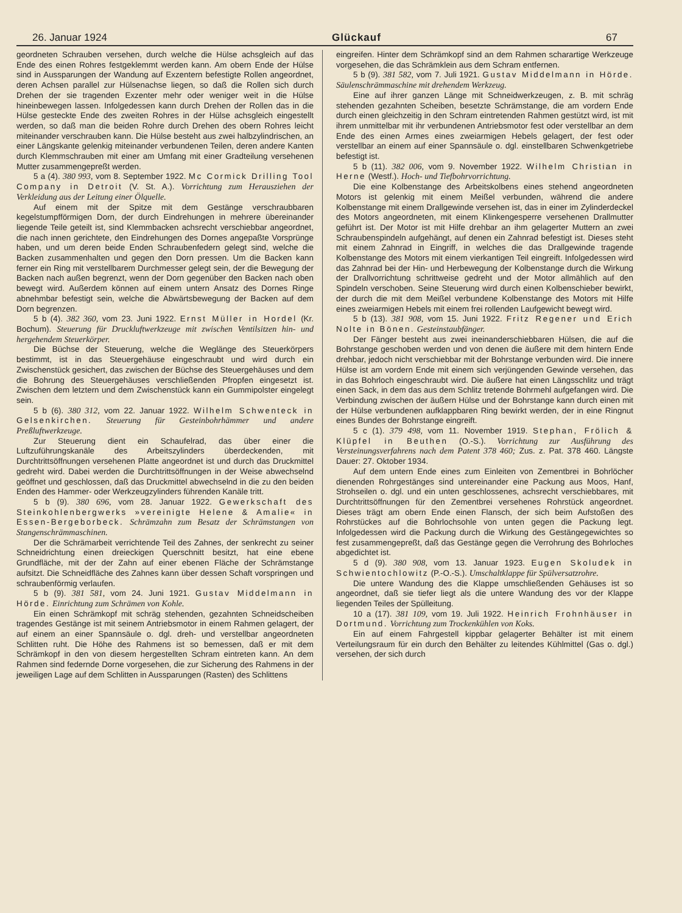26. Januar 1924 Glückauf 67
geordneten Schrauben versehen, durch welche die Hülse achsgleich auf das Ende des einen Rohres festgeklemmt werden kann. Am obern Ende der Hülse sind in Aussparungen der Wandung auf Exzentern befestigte Rollen angeordnet, deren Achsen parallel zur Hülsenachse liegen, so daß die Rollen sich durch Drehen der sie tragenden Exzenter mehr oder weniger weit in die Hülse hineinbewegen lassen. Infolgedessen kann durch Drehen der Rollen das in die Hülse gesteckte Ende des zweiten Rohres in der Hülse achsgleich eingestellt werden, so daß man die beiden Rohre durch Drehen des obern Rohres leicht miteinander verschrauben kann. Die Hülse besteht aus zwei halbzylindrischen, an einer Längskante gelenkig miteinander verbundenen Teilen, deren andere Kanten durch Klemmschrauben mit einer am Umfang mit einer Gradteilung versehenen Mutter zusammengepreßt werden.
5 a (4). 380 993, vom 8. September 1922. Mc Cormick Drilling Tool Company in Detroit (V. St. A.). Vorrichtung zum Herausziehen der Verkleidung aus der Leitung einer Ölquelle.
Auf einem mit der Spitze mit dem Gestänge verschraubbaren kegelstumpfförmigen Dorn, der durch Eindrehungen in mehrere übereinander liegende Teile geteilt ist, sind Klemmbacken achsrecht verschiebbar angeordnet, die nach innen gerichtete, den Eindrehungen des Dornes angepaßte Vorsprünge haben, und um deren beide Enden Schraubenfedern gelegt sind, welche die Backen zusammenhalten und gegen den Dorn pressen. Um die Backen kann ferner ein Ring mit verstellbarem Durchmesser gelegt sein, der die Bewegung der Backen nach außen begrenzt, wenn der Dorn gegenüber den Backen nach oben bewegt wird. Außerdem können auf einem untern Ansatz des Dornes Ringe abnehmbar befestigt sein, welche die Abwärtsbewegung der Backen auf dem Dorn begrenzen.
5 b (4). 382 360, vom 23. Juni 1922. Ernst Müller in Hordel (Kr. Bochum). Steuerung für Druckluftwerkzeuge mit zwischen Ventilsitzen hin- und hergehendem Steuerkörper.
Die Büchse der Steuerung, welche die Weglänge des Steuerkörpers bestimmt, ist in das Steuergehäuse eingeschraubt und wird durch ein Zwischenstück gesichert, das zwischen der Büchse des Steuergehäuses und dem die Bohrung des Steuergehäuses verschließenden Pfropfen eingesetzt ist. Zwischen dem letztern und dem Zwischenstück kann ein Gummipolster eingelegt sein.
5 b (6). 380 312, vom 22. Januar 1922. Wilhelm Schwenteck in Gelsenkirchen. Steuerung für Gesteinbohrhämmer und andere Preßluftwerkzeuge.
Zur Steuerung dient ein Schaufelrad, das über einer die Luftzuführungskanäle des Arbeitszylinders überdeckenden, mit Durchtrittsöffnungen versehenen Platte angeordnet ist und durch das Druckmittel gedreht wird. Dabei werden die Durchtrittsöffnungen in der Weise abwechselnd geöffnet und geschlossen, daß das Druckmittel abwechselnd in die zu den beiden Enden des Hammer- oder Werkzeugzylinders führenden Kanäle tritt.
5 b (9). 380 696, vom 28. Januar 1922. Gewerkschaft des Steinkohlenbergwerks »vereinigte Helene & Amalie« in Essen-Bergeborbeck. Schrämzahn zum Besatz der Schrämstangen von Stangenschrämmaschinen.
Der die Schrämarbeit verrichtende Teil des Zahnes, der senkrecht zu seiner Schneidrichtung einen dreieckigen Querschnitt besitzt, hat eine ebene Grundfläche, mit der der Zahn auf einer ebenen Fläche der Schrämstange aufsitzt. Die Schneidfläche des Zahnes kann über dessen Schaft vorspringen und schraubenförmig verlaufen.
5 b (9). 381 581, vom 24. Juni 1921. Gustav Middelmann in Hörde. Einrichtung zum Schrämen von Kohle.
Ein einen Schrämkopf mit schräg stehenden, gezahnten Schneidscheiben tragendes Gestänge ist mit seinem Antriebsmotor in einem Rahmen gelagert, der auf einem an einer Spannsäule o. dgl. dreh- und verstellbar angeordneten Schlitten ruht. Die Höhe des Rahmens ist so bemessen, daß er mit dem Schrämkopf in den von diesem hergestellten Schram eintreten kann. An dem Rahmen sind federnde Dorne vorgesehen, die zur Sicherung des Rahmens in der jeweiligen Lage auf dem Schlitten in Aussparungen (Rasten) des Schlittens
eingreifen. Hinter dem Schrämkopf sind an dem Rahmen scharartige Werkzeuge vorgesehen, die das Schrämklein aus dem Schram entfernen.
5 b (9). 381 582, vom 7. Juli 1921. Gustav Middelmann in Hörde. Säulenschrämmaschine mit drehendem Werkzeug.
Eine auf ihrer ganzen Länge mit Schneidwerkzeugen, z. B. mit schräg stehenden gezahnten Scheiben, besetzte Schrämstange, die am vordern Ende durch einen gleichzeitig in den Schram eintretenden Rahmen gestützt wird, ist mit ihrem unmittelbar mit ihr verbundenen Antriebsmotor fest oder verstellbar an dem Ende des einen Armes eines zweiarmigen Hebels gelagert, der fest oder verstellbar an einem auf einer Spannsäule o. dgl. einstellbaren Schwenkgetriebe befestigt ist.
5 b (11). 382 006, vom 9. November 1922. Wilhelm Christian in Herne (Westf.). Hoch- und Tiefbohrvorrichtung.
Die eine Kolbenstange des Arbeitskolbens eines stehend angeordneten Motors ist gelenkig mit einem Meißel verbunden, während die andere Kolbenstange mit einem Drallgewinde versehen ist, das in einer im Zylinderdeckel des Motors angeordneten, mit einem Klinkengesperre versehenen Drallmutter geführt ist. Der Motor ist mit Hilfe drehbar an ihm gelagerter Muttern an zwei Schraubenspindeln aufgehängt, auf denen ein Zahnrad befestigt ist. Dieses steht mit einem Zahnrad in Eingriff, in welches die das Drallgewinde tragende Kolbenstange des Motors mit einem vierkantigen Teil eingreift. Infolgedessen wird das Zahnrad bei der Hin- und Herbewegung der Kolbenstange durch die Wirkung der Drallvorrichtung schrittweise gedreht und der Motor allmählich auf den Spindeln verschoben. Seine Steuerung wird durch einen Kolbenschieber bewirkt, der durch die mit dem Meißel verbundene Kolbenstange des Motors mit Hilfe eines zweiarmigen Hebels mit einem frei rollenden Laufgewicht bewegt wird.
5 b (13). 381 908, vom 15. Juni 1922. Fritz Regener und Erich Nolte in Bönen. Gesteinstaubfänger.
Der Fänger besteht aus zwei ineinanderschiebbaren Hülsen, die auf die Bohrstange geschoben werden und von denen die äußere mit dem hintern Ende drehbar, jedoch nicht verschiebbar mit der Bohrstange verbunden wird. Die innere Hülse ist am vordern Ende mit einem sich verjüngenden Gewinde versehen, das in das Bohrloch eingeschraubt wird. Die äußere hat einen Längsschlitz und trägt einen Sack, in dem das aus dem Schlitz tretende Bohrmehl aufgefangen wird. Die Verbindung zwischen der äußern Hülse und der Bohrstange kann durch einen mit der Hülse verbundenen aufklappbaren Ring bewirkt werden, der in eine Ringnut eines Bundes der Bohrstange eingreift.
5 c (1). 379 498, vom 11. November 1919. Stephan, Frölich & Klüpfel in Beuthen (O.-S.). Vorrichtung zur Ausführung des Versteinungsverfahrens nach dem Patent 378 460; Zus. z. Pat. 378 460. Längste Dauer: 27. Oktober 1934.
Auf dem untern Ende eines zum Einleiten von Zementbrei in Bohrlöcher dienenden Rohrgestänges sind untereinander eine Packung aus Moos, Hanf, Strohseilen o. dgl. und ein unten geschlossenes, achsrecht verschiebbares, mit Durchtrittsöffnungen für den Zementbrei versehenes Rohrstück angeordnet. Dieses trägt am obern Ende einen Flansch, der sich beim Aufstoßen des Rohrstückes auf die Bohrlochsohle von unten gegen die Packung legt. Infolgedessen wird die Packung durch die Wirkung des Gestängegewichtes so fest zusammengepreßt, daß das Gestänge gegen die Verrohrung des Bohrloches abgedichtet ist.
5 d (9). 380 908, vom 13. Januar 1923. Eugen Skoludek in Schwientochlowitz (P.-O.-S.). Umschaltklappe für Spülversatzrohre.
Die untere Wandung des die Klappe umschließenden Gehäuses ist so angeordnet, daß sie tiefer liegt als die untere Wandung des vor der Klappe liegenden Teiles der Spülleitung.
10 a (17). 381 109, vom 19. Juli 1922. Heinrich Frohnhäuser in Dortmund. Vorrichtung zum Trockenkühlen von Koks.
Ein auf einem Fahrgestell kippbar gelagerter Behälter ist mit einem Verteilungsraum für ein durch den Behälter zu leitendes Kühlmittel (Gas o. dgl.) versehen, der sich durch